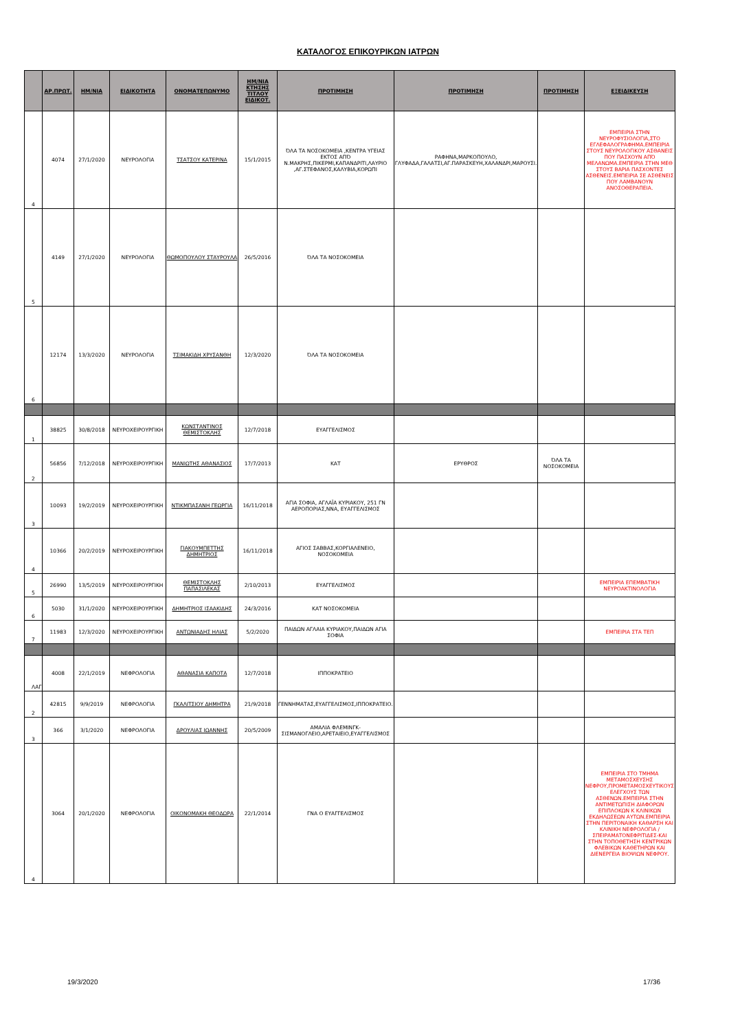ΚΑΤΑΛΟΓΟΣ ΕΠΙΚΟΥΡΙΚΩΝ ΙΑΤΡΩΝ
| | ΑΡ.ΠΡΩΤ. | ΗΜ/ΝΙΑ | ΕΙΔΙΚΟΤΗΤΑ | ΟΝΟΜΑΤΕΠΩΝΥΜΟ | ΗΜ/ΝΙΑ ΚΤΗΣΗΣ ΤΙΤΛΟΥ ΕΙΔΙΚΟΤ. | ΠΡΟΤΙΜΗΣΗ | ΠΡΟΤΙΜΗΣΗ | ΠΡΟΤΙΜΗΣΗ | ΕΞΕΙΔΙΚΕΥΣΗ |
| --- | --- | --- | --- | --- | --- | --- | --- | --- | --- |
| 4 | 4074 | 27/1/2020 | ΝΕΥΡΟΛΟΓΙΑ | ΤΣΑΤΣΟΥ ΚΑΤΕΡΙΝΑ | 15/1/2015 | ΌΛΑ ΤΑ ΝΟΣΟΚΟΜΕΙΑ ,ΚΕΝΤΡΑ ΥΓΕΙΑΣ ΕΚΤΟΣ ΑΠΌ Ν.ΜΑΚΡΗΣ,ΠΙΚΕΡΜΙ,ΚΑΠΑΝΔΡΙΤΙ,ΛΑΥΡΙΟ ,ΑΓ.ΣΤΕΦΑΝΟΣ,ΚΑΛΥΒΙΑ,ΚΟΡΩΠΙ | ΡΑΦΗΝΑ,ΜΑΡΚΟΠΟΥΛΟ, ΓΛΥΦΑΔΑ,ΓΑΛΑΤΣΙ,ΑΓ.ΠΑΡΑΣΚΕΥΗ,ΧΑΛΑΝΔΡΙ,ΜΑΡΟΥΣΙ. | | ΕΜΠΕΙΡΙΑ ΣΤΗΝ ΝΕΥΡΟΦΥΣΙΟΛΟΓΙΑ,ΣΤΟ ΕΓΛΕΦΑΛΟΓΡΑΦΗΜΑ.ΕΜΠΕΙΡΙΑ ΣΤΟΥΣ ΝΕΥΡΟΛΟΓΙΚΟΥ ΑΣΘΑΝΕΙΣ ΠΟΥ ΠΑΣΧΟΥΝ ΑΠΌ ΜΕΛΑΝΩΜΑ.ΕΜΠΕΙΡΙΑ ΣΤΗΝ ΜΕΘ ΣΤΟΥΣ ΒΑΡΙΑ ΠΑΣΧΟΝΤΕΣ ΑΣΘΕΝΕΙΣ.ΕΜΠΕΙΡΙΑ ΣΕ ΑΣΘΕΝΕΙΣ ΠΟΥ ΛΑΜΒΑΝΟΥΝ ΑΝΟΣΟΘΕΡΑΠΕΙΑ. |
| 5 | 4149 | 27/1/2020 | ΝΕΥΡΟΛΟΓΙΑ | ΘΩΜΟΠΟΥΛΟΥ ΣΤΑΥΡΟΥΛΑ | 26/5/2016 | ΌΛΑ ΤΑ ΝΟΣΟΚΟΜΕΙΑ | | | |
| 6 | 12174 | 13/3/2020 | ΝΕΥΡΟΛΟΓΙΑ | ΤΣΙΜΑΚΙΔΗ ΧΡΥΣΑΝΘΗ | 12/3/2020 | ΌΛΑ ΤΑ ΝΟΣΟΚΟΜΕΙΑ | | | |
| 1 | 38825 | 30/8/2018 | ΝΕΥΡΟΧΕΙΡΟΥΡΓΙΚΗ | ΚΩΝΣΤΑΝΤΙΝΟΣ ΘΕΜΙΣΤΟΚΛΗΣ | 12/7/2018 | ΕΥΑΓΓΕΛΙΣΜΟΣ | | | |
| 2 | 56856 | 7/12/2018 | ΝΕΥΡΟΧΕΙΡΟΥΡΓΙΚΗ | ΜΑΝΙΩΤΗΣ ΑΘΑΝΑΣΙΟΣ | 17/7/2013 | ΚΑΤ | ΕΡΥΘΡΟΣ | ΌΛΑ ΤΑ ΝΟΣΟΚΟΜΕΙΑ | |
| 3 | 10093 | 19/2/2019 | ΝΕΥΡΟΧΕΙΡΟΥΡΓΙΚΗ | ΝΤΙΚΜΠΑΣΑΝΗ ΓΕΩΡΓΙΑ | 16/11/2018 | ΑΓΙΑ ΣΟΦΙΑ, ΑΓΛΑΪΑ ΚΥΡΙΑΚΟΥ, 251 ΓΝ ΑΕΡΟΠΟΡΙΑΣ,ΝΝΑ, ΕΥΑΓΓΕΛΙΣΜΟΣ | | | |
| 4 | 10366 | 20/2/2019 | ΝΕΥΡΟΧΕΙΡΟΥΡΓΙΚΗ | ΓΙΑΚΟΥΜΠΕΤΤΗΣ ΔΗΜΗΤΡΙΟΣ | 16/11/2018 | ΑΓΙΟΣ ΣΑΒΒΑΣ,ΚΟΡΓΙΑΛΕΝΕΙΟ, ΝΟΣΟΚΟΜΕΙΑ | | | |
| 5 | 26990 | 13/5/2019 | ΝΕΥΡΟΧΕΙΡΟΥΡΓΙΚΗ | ΘΕΜΙΣΤΟΚΛΗΣ ΠΑΠΑΣΙΛΕΚΑΣ | 2/10/2013 | ΕΥΑΓΓΕΛΙΣΜΟΣ | | | ΕΜΠΕΙΡΙΑ ΕΠΕΜΒΑΤΙΚΗ ΝΕΥΡΟΑΚΤΙΝΟΛΟΓΙΑ |
| 6 | 5030 | 31/1/2020 | ΝΕΥΡΟΧΕΙΡΟΥΡΓΙΚΗ | ΔΗΜΗΤΡΙΟΣ ΙΣΑΑΚΙΔΗΣ | 24/3/2016 | ΚΑΤ ΝΟΣΟΚΟΜΕΙΑ | | | |
| 7 | 11983 | 12/3/2020 | ΝΕΥΡΟΧΕΙΡΟΥΡΓΙΚΗ | ΑΝΤΩΝΙΑΔΗΣ ΗΛΙΑΣ | 5/2/2020 | ΠΑΙΔΩΝ ΑΓΛΑΙΑ ΚΥΡΙΑΚΟΥ,ΠΑΙΔΩΝ ΑΓΙΑ ΣΟΦΙΑ | | | ΕΜΠΕΙΡΙΑ ΣΤΑ ΤΕΠ |
| ΛΑΓ | 4008 | 22/1/2019 | ΝΕΦΡΟΛΟΓΙΑ | ΑΘΑΝΑΣΙΑ ΚΑΠΟΤΑ | 12/7/2018 | ΙΠΠΟΚΡΑΤΕΙΟ | | | |
| 2 | 42815 | 9/9/2019 | ΝΕΦΡΟΛΟΓΙΑ | ΓΚΑΛΙΤΣΙΟΥ ΔΗΜΗΤΡΑ | 21/9/2018 | ΓΕΝΝΗΜΑΤΑΣ,ΕΥΑΓΓΕΛΙΣΜΟΣ,ΙΠΠΟΚΡΑΤΕΙΟ. | | | |
| 3 | 366 | 3/1/2020 | ΝΕΦΡΟΛΟΓΙΑ | ΔΡΟΥΛΙΑΣ ΙΩΑΝΝΗΣ | 20/5/2009 | ΑΜΑΛΙΑ ΦΛΕΜΙΝΓΚ-ΣΙΣΜΑΝΟΓΛΕΙΟ,ΑΡΕΤΑΙΕΙΟ,ΕΥΑΓΓΕΛΙΣΜΟΣ | | | |
| 4 | 3064 | 20/1/2020 | ΝΕΦΡΟΛΟΓΙΑ | ΟΙΚΟΝΟΜΑΚΗ ΘΕΟΔΩΡΑ | 22/1/2014 | ΓΝΑ Ο ΕΥΑΓΓΕΛΙΣΜΟΣ | | | ΕΜΠΕΙΡΙΑ ΣΤΟ ΤΜΗΜΑ ΜΕΤΑΜΟΣΧΕΥΣΗΣ ΝΕΦΡΟΥ,ΠΡΟΜΕΤΑΜΟΣΧΕΥΤΙΚΟΥΣ ΕΛΕΓΧΟΥΣ ΤΩΝ ΑΣΘΕΝΩΝ.ΕΜΠΕΙΡΙΑ ΣΤΗΝ ΑΝΤΙΜΕΤΩΠΙΣΗ ΔΙΑΦΟΡΩΝ ΕΠΙΠΛΟΚΩΝ Κ ΚΛΙΝΙΚΩΝ ΕΚΔΗΛΩΣΕΩΝ ΑΥΤΩΝ.ΕΜΠΕΙΡΙΑ ΣΤΗΝ ΠΕΡΙΤΟΝΑΙΚΗ ΚΑΘΑΡΣΗ ΚΑΙ ΚΛΙΝΙΚΗ ΝΕΦΡΟΛΟΓΙΑ /ΣΠΕΙΡΑΜΑΤΟΝΕΦΡΙΤΙΔΕΣ-ΚΑΙ ΣΤΗΝ ΤΟΠΟΘΕΤΗΣΗ ΚΕΝΤΡΙΚΩΝ ΦΛΕΒΙΚΩΝ ΚΑΘΕΤΗΡΩΝ ΚΑΙ ΔΙΕΝΕΡΓΕΙΑ ΒΙΟΨΙΩΝ ΝΕΦΡΟΥ. |
19/3/2020 17/36